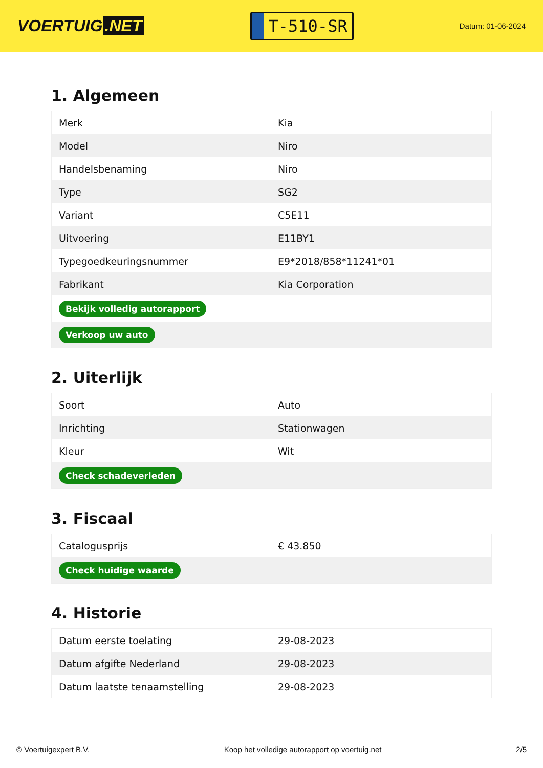VOERTUIG.NET
T-510-SR
Datum: 01-06-2024
1. Algemeen
| Merk | Kia |
| Model | Niro |
| Handelsbenaming | Niro |
| Type | SG2 |
| Variant | C5E11 |
| Uitvoering | E11BY1 |
| Typegoedkeuringsnummer | E9*2018/858*11241*01 |
| Fabrikant | Kia Corporation |
| Bekijk volledig autorapport | |
| Verkoop uw auto | |
2. Uiterlijk
| Soort | Auto |
| Inrichting | Stationwagen |
| Kleur | Wit |
| Check schadeverleden | |
3. Fiscaal
| Catalogusprijs | € 43.850 |
| Check huidige waarde | |
4. Historie
| Datum eerste toelating | 29-08-2023 |
| Datum afgifte Nederland | 29-08-2023 |
| Datum laatste tenaamstelling | 29-08-2023 |
© Voertuigexpert B.V. Koop het volledige autorapport op voertuig.net 2/5